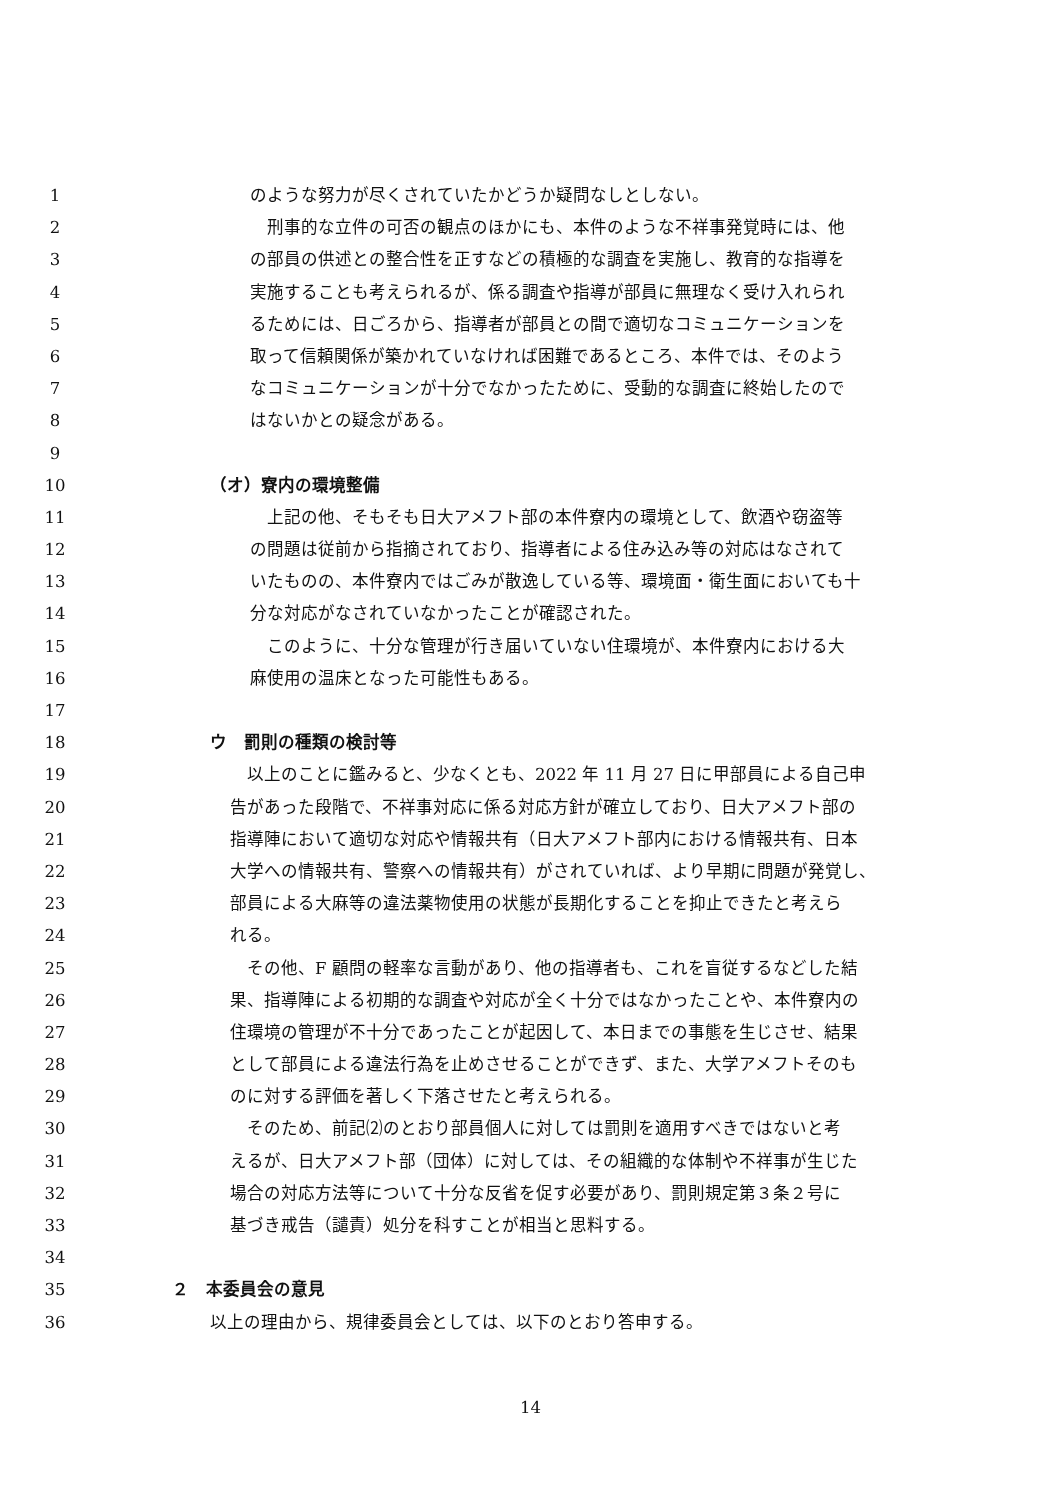1 のような努力が尽くされていたかどうか疑問なしとしない。
2　刑事的な立件の可否の観点のほかにも、本件のような不祥事発覚時には、他
3 の部員の供述との整合性を正すなどの積極的な調査を実施し、教育的な指導を
4 実施することも考えられるが、係る調査や指導が部員に無理なく受け入れられ
5 るためには、日ごろから、指導者が部員との間で適切なコミュニケーションを
6 取って信頼関係が築かれていなければ困難であるところ、本件では、そのよう
7 なコミュニケーションが十分でなかったために、受動的な調査に終始したので
8 はないかとの疑念がある。
9
10 （オ）寮内の環境整備
11　上記の他、そもそも日大アメフト部の本件寮内の環境として、飲酒や窃盗等
12 の問題は従前から指摘されており、指導者による住み込み等の対応はなされて
13 いたものの、本件寮内ではごみが散逸している等、環境面・衛生面においても十
14 分な対応がなされていなかったことが確認された。
15　このように、十分な管理が行き届いていない住環境が、本件寮内における大
16 麻使用の温床となった可能性もある。
17
18 ウ　罰則の種類の検討等
19　以上のことに鑑みると、少なくとも、2022 年 11 月 27 日に甲部員による自己申
20 告があった段階で、不祥事対応に係る対応方針が確立しており、日大アメフト部の
21 指導陣において適切な対応や情報共有（日大アメフト部内における情報共有、日本
22 大学への情報共有、警察への情報共有）がされていれば、より早期に問題が発覚し、
23 部員による大麻等の違法薬物使用の状態が長期化することを抑止できたと考えら
24 れる。
25　その他、F 顧問の軽率な言動があり、他の指導者も、これを盲従するなどした結
26 果、指導陣による初期的な調査や対応が全く十分ではなかったことや、本件寮内の
27 住環境の管理が不十分であったことが起因して、本日までの事態を生じさせ、結果
28 として部員による違法行為を止めさせることができず、また、大学アメフトそのも
29 のに対する評価を著しく下落させたと考えられる。
30　そのため、前記⑵のとおり部員個人に対しては罰則を適用すべきではないと考
31 えるが、日大アメフト部（団体）に対しては、その組織的な体制や不祥事が生じた
32 場合の対応方法等について十分な反省を促す必要があり、罰則規定第３条２号に
33 基づき戒告（譴責）処分を科すことが相当と思料する。
34
35 ２　本委員会の意見
36 以上の理由から、規律委員会としては、以下のとおり答申する。
14